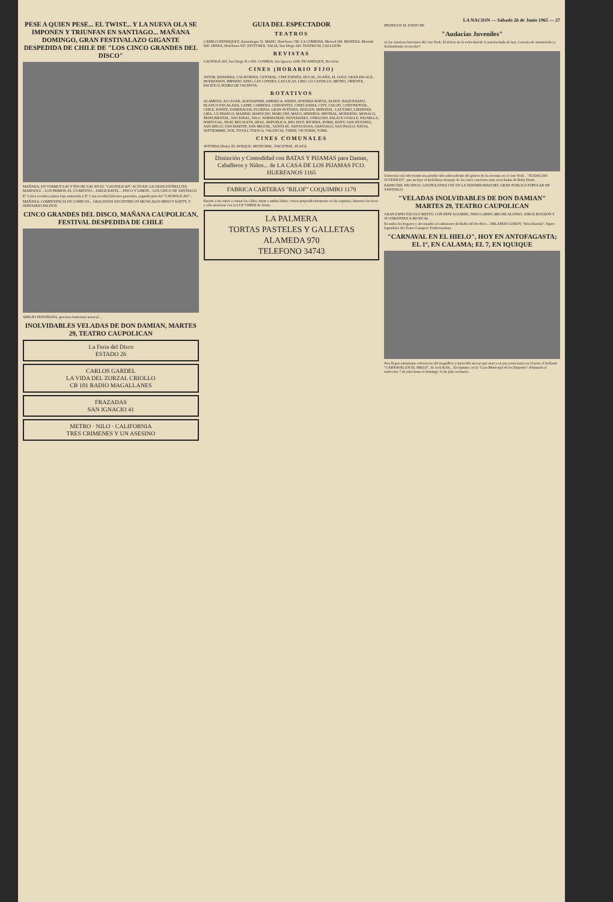PESE A QUIEN PESE... EL TWIST... Y LA NUEVA OLA SE IMPONEN Y TRIUNFAN EN SANTIAGO... MAÑANA DOMINGO, GRAN FESTIVALAZO GIGANTE DESPEDIDA DE CHILE DE "LOS CINCO GRANDES DEL DISCO"
MAÑANA, EN VERMUT 6.40 Y NOCHE 9.40, EN EL "CAUPOLICAN" ACTUAN: LA GRAN ESTRELLITA MARISOLE... LOS PRIMOS, EL CUARTETO... JORGE RAVEL... PISCO Y LIMON... LOS CINCO DE SANTIAGO.
Eº 3 (tres escudos) platea baja numerada y Eº 1 (un escudo) balcones generales, segundo piso del "CAUPOLICAN"...
MAÑANA, COMPETENCIA DE COMICOS... GRACIOSOS EXCENTRICOS MUSICALES MINO Y KATTY, Y SERVANDO PALITOS.
CINCO GRANDES DEL DISCO, MAÑANA CAUPOLICAN, FESTIVAL DESPEDIDA DE CHILE
SERGIO INOSTROZA, gracioso humorista musical...
INOLVIDABLES VELADAS DE DON DAMIAN, MARTES 29, TEATRO CAUPOLICAN
1.a Feria del Disco
ESTADO 26
CARLOS GARDEL
LA VIDA DEL ZORZAL CRIOLLO
CB 101 RADIO MAGALLANES
FRAZADAS
SAN IGNACIO 41
METRO · NILO · CALIFORNIA
TRES CRIMENES Y UN ASESINO
GUIA DEL ESPECTADOR
TEATROS
CAMILO HENRIQUEZ, Amunátegui 31. MARU, Huérfanos 786. LA COMEDIA, Merced 349. MONEDA, Moneda 920. OPERA, Huérfanos 837. PETIT REX. TALIA, San Diego 243. TEATRO EL CALLEJON.
REVISTAS
CAUPOLICAN, San Diego N.o 850. COSMOS, San Ignacio 1249. PICARESQUE, Recoleta.
CINES (HORARIO FIJO)
ASTOR, BANDERA, CALIFORNIA, CENTRAL, CINE ESPAÑA, DUCAL, EGAÑA, EL GOLF, GRAN PALACE, HUERFANOS, IMPERIO, KING, LAS CONDES, LAS LILAS, LIDO, LO CASTILLO, METRO, ORIENTE, PACIFICO, PEDRO DE VALDIVIA.
ROTATIVOS
ALAMEDA, ALCAZAR, ALESSANDRI, AMERICA, ANDES, AVENIDA MATTA, ALHUE, BAQUEDANO, BLANCO ENCALADA, CAPRI, CARRERA, CERVANTES, CINELANDIA, CITY, COLON, CONTINENTAL, CHILE, DANTE, ESMERALDA, FLORIDA, GRAN AVENIDA, HUELEN, IMPERIAL, LAUTARO, LIBERTAD, LIRA, LO FRANCO, MADRID, MAPOCHO, MARCONI, MAYO, MINERVA, MISTRAL, MODERNO, MONACO, MONUMENTAL, NACIONAL, NILO, NORMANDIE, NOVEDADES, O'HIGGINS, PALACE OVALLE, PALMILLA, PORTUGAL, PRAT, RECOLETA, REAL, REPUBLICA, RIO, RITZ, RIVIERA, ROMA, ROXY, SAN ANTONIO, SAN DIEGO, SAN MARTIN, SAN MIGUEL, SANTA FE, SANTA ROSA, SANTIAGO, SAO PAULO, NAVIA, SEPTIEMBRE, SUR, TIVOLI, TOESCA, VALENCIA, VERDI, VICTORIA, YORK.
CINES COMUNALES
AVENIDA (Buin), EL BOSQUE, MUNICIPAL, NACIONAL, PLAZA.
Distinción y Comodidad con BATAS Y PIJAMAS para Damas, Caballeros y Niños... de LA CASA DE LOS PIJAMAS FCO. HUERFANOS 1165
FABRICA CARTERAS "RILOF" COQUIMBO 1179
Enseñe a los niños a cruzar las calles; mirar a ambos lados; cruzar perpendicularmente en las esquinas; observar las luces y sólo atravesar con la LUZ VERDE de frente.
LA PALMERA
TORTAS PASTELES Y GALLETAS
ALAMEDA 970
TELEFONO 34743
LA NACION — Sábado 26 de Junio 1965 — 27
PROSIGUE EL EXITO DE
"Audacias Juveniles"
en las rotativas funciones del cine York. El delirio de la velocidad de la muchachada de hoy. Carreras de automóviles y deslumbrante tecnicolor!
Universal está ofreciendo una producción sobresaliente del género de la aventura en el cine York... "AUDACIAS JUVENILES", que incluye el melodioso mensaje de las cinco canciones más escuchadas de Boby Darin.
RADIO DEL PACIFICO, GOLPEA OTRA VEZ EN LA SENSIBILIDAD DEL GRAN PUBLICO POPULAR DE SANTIAGO.
"VELADAS INOLVIDABLES DE DON DAMIAN" MARTES 29, TEATRO CAUPOLICAN
GRAN ESPECTACULO MIXTO, CON PEPE AGUIRRE, NINO LARDY, MECHE ALONSO, JORGE BOUDON Y SU FARANDULA MUSICAL
En todos los hogares y aficionados al radioteatro de Radio del Pacífico... ORLANDO GODOY, "Don Damián", figura legendaria del Teatro Campero Tradicionalista.
"CARNAVAL EN EL HIELO", HOY EN ANTOFAGASTA; EL 1º, EN CALAMA; EL 7, EN IQUIQUE
Nos llegan entusiastas referencias del magnífico y merecido suceso que marca en sus actuaciones en el norte el brillante "CARNAVAL EN EL HIELO", de Jack Kelly... En Iquique, en la "Casa Municipal de los Deportes" debutarán el miércoles 7 de julio hasta el domingo 11 de julio inclusive.